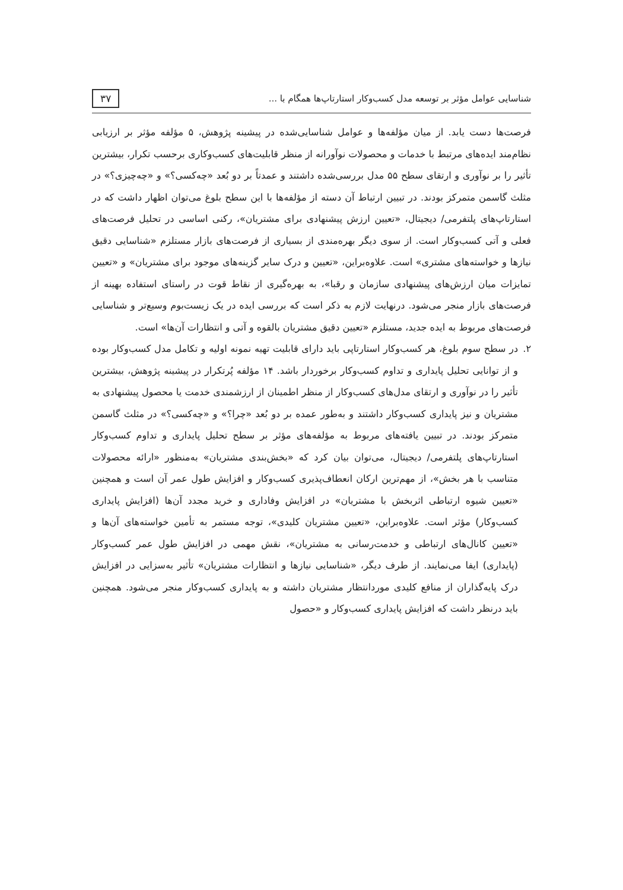شناسایی عوامل مؤثر بر توسعه مدل کسب‌وکار استارتاپ‌ها همگام با ...
۳۷
فرصت‌ها دست یابد. از میان مؤلفه‌ها و عوامل شناسایی‌شده در پیشینه پژوهش، ۵ مؤلفه مؤثر بر ارزیابی نظام‌مند ایده‌های مرتبط با خدمات و محصولات نوآورانه از منظر قابلیت‌های کسب‌وکاری برحسب تکرار، بیشترین تأثیر را بر نوآوری و ارتقای سطح ۵۵ مدل بررسی‌شده داشتند و عمدتاً بر دو بُعد «چه‌کسی؟» و «چه‌چیزی؟» در مثلث گاسمن متمرکز بودند. در تبیین ارتباط آن دسته از مؤلفه‌ها با این سطح بلوغ می‌توان اظهار داشت که در استارتاپ‌های پلتفرمی/ دیجیتال، «تعیین ارزش پیشنهادی برای مشتریان»، رکنی اساسی در تحلیل فرصت‌های فعلی و آتی کسب‌وکار است. از سوی دیگر بهره‌مندی از بسیاری از فرصت‌های بازار مستلزم «شناسایی دقیق نیازها و خواسته‌های مشتری» است. علاوه‌براین، «تعیین و درک سایر گزینه‌های موجود برای مشتریان» و «تعیین تمایزات میان ارزش‌های پیشنهادی سازمان و رقبا»، به بهره‌گیری از نقاط قوت در راستای استفاده بهینه از فرصت‌های بازار منجر می‌شود. درنهایت لازم به ذکر است که بررسی ایده در یک زیست‌بوم وسیع‌تر و شناسایی فرصت‌های مربوط به ایده جدید، مستلزم «تعیین دقیق مشتریان بالقوه و آتی و انتظارات آن‌ها» است.
۲. در سطح سوم بلوغ، هر کسب‌وکار استارتاپی باید دارای قابلیت تهیه نمونه اولیه و تکامل مدل کسب‌وکار بوده و از توانایی تحلیل پایداری و تداوم کسب‌وکار برخوردار باشد. ۱۴ مؤلفه پُرتکرار در پیشینه پژوهش، بیشترین تأثیر را در نوآوری و ارتقای مدل‌های کسب‌وکار از منظر اطمینان از ارزشمندی خدمت یا محصول پیشنهادی به مشتریان و نیز پایداری کسب‌وکار داشتند و به‌طور عمده بر دو بُعد «چرا؟» و «چه‌کسی؟» در مثلث گاسمن متمرکز بودند. در تبیین یافته‌های مربوط به مؤلفه‌های مؤثر بر سطح تحلیل پایداری و تداوم کسب‌وکار استارتاپ‌های پلتفرمی/ دیجیتال، می‌توان بیان کرد که «بخش‌بندی مشتریان» به‌منظور «ارائه محصولات متناسب با هر بخش»، از مهم‌ترین ارکان انعطاف‌پذیری کسب‌وکار و افزایش طول عمر آن است و همچنین «تعیین شیوه ارتباطی اثربخش با مشتریان» در افزایش وفاداری و خرید مجدد آن‌ها (افزایش پایداری کسب‌وکار) مؤثر است. علاوه‌براین، «تعیین مشتریان کلیدی»، توجه مستمر به تأمین خواسته‌های آن‌ها و «تعیین کانال‌های ارتباطی و خدمت‌رسانی به مشتریان»، نقش مهمی در افزایش طول عمر کسب‌وکار (پایداری) ایفا می‌نمایند. از طرف دیگر، «شناسایی نیازها و انتظارات مشتریان» تأثیر به‌سزایی در افزایش درک پایه‌گذاران از منافع کلیدی موردانتظار مشتریان داشته و به پایداری کسب‌وکار منجر می‌شود. همچنین باید درنظر داشت که افزایش پایداری کسب‌وکار و «حصول